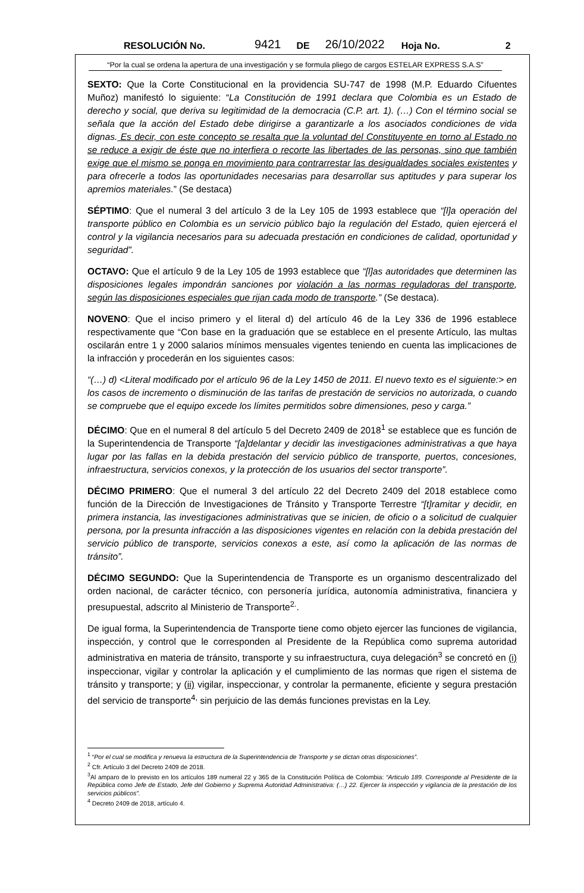RESOLUCIÓN No. 9421 DE 26/10/2022 Hoja No. 2
“Por la cual se ordena la apertura de una investigación y se formula pliego de cargos ESTELAR EXPRESS S.A.S”
SEXTO: Que la Corte Constitucional en la providencia SU-747 de 1998 (M.P. Eduardo Cifuentes Muñoz) manifestó lo siguiente: “La Constitución de 1991 declara que Colombia es un Estado de derecho y social, que deriva su legitimidad de la democracia (C.P. art. 1). (…) Con el término social se señala que la acción del Estado debe dirigirse a garantizarle a los asociados condiciones de vida dignas. Es decir, con este concepto se resalta que la voluntad del Constituyente en torno al Estado no se reduce a exigir de éste que no interfiera o recorte las libertades de las personas, sino que también exige que el mismo se ponga en movimiento para contrarrestar las desigualdades sociales existentes y para ofrecerle a todos las oportunidades necesarias para desarrollar sus aptitudes y para superar los apremios materiales.” (Se destaca)
SÉPTIMO: Que el numeral 3 del artículo 3 de la Ley 105 de 1993 establece que “[l]a operación del transporte público en Colombia es un servicio público bajo la regulación del Estado, quien ejercerá el control y la vigilancia necesarios para su adecuada prestación en condiciones de calidad, oportunidad y seguridad”.
OCTAVO: Que el artículo 9 de la Ley 105 de 1993 establece que “[l]as autoridades que determinen las disposiciones legales impondrán sanciones por violación a las normas reguladoras del transporte, según las disposiciones especiales que rijan cada modo de transporte.” (Se destaca).
NOVENO: Que el inciso primero y el literal d) del artículo 46 de la Ley 336 de 1996 establece respectivamente que “Con base en la graduación que se establece en el presente Artículo, las multas oscilarán entre 1 y 2000 salarios mínimos mensuales vigentes teniendo en cuenta las implicaciones de la infracción y procederán en los siguientes casos:
“(…) d) <Literal modificado por el artículo 96 de la Ley 1450 de 2011. El nuevo texto es el siguiente:> en los casos de incremento o disminución de las tarifas de prestación de servicios no autorizada, o cuando se compruebe que el equipo excede los límites permitidos sobre dimensiones, peso y carga.”
DÉCIMO: Que en el numeral 8 del artículo 5 del Decreto 2409 de 2018<sup>1</sup> se establece que es función de la Superintendencia de Transporte “[a]delantar y decidir las investigaciones administrativas a que haya lugar por las fallas en la debida prestación del servicio público de transporte, puertos, concesiones, infraestructura, servicios conexos, y la protección de los usuarios del sector transporte”.
DÉCIMO PRIMERO: Que el numeral 3 del artículo 22 del Decreto 2409 del 2018 establece como función de la Dirección de Investigaciones de Tránsito y Transporte Terrestre “[t]ramitar y decidir, en primera instancia, las investigaciones administrativas que se inicien, de oficio o a solicitud de cualquier persona, por la presunta infracción a las disposiciones vigentes en relación con la debida prestación del servicio público de transporte, servicios conexos a este, así como la aplicación de las normas de tránsito”.
DÉCIMO SEGUNDO: Que la Superintendencia de Transporte es un organismo descentralizado del orden nacional, de carácter técnico, con personería jurídica, autonomía administrativa, financiera y presupuestal, adscrito al Ministerio de Transporte<sup>2.</sup>.
De igual forma, la Superintendencia de Transporte tiene como objeto ejercer las funciones de vigilancia, inspección, y control que le corresponden al Presidente de la República como suprema autoridad administrativa en materia de tránsito, transporte y su infraestructura, cuya delegación<sup>3</sup> se concretó en (i) inspeccionar, vigilar y controlar la aplicación y el cumplimiento de las normas que rigen el sistema de tránsito y transporte; y (ii) vigilar, inspeccionar, y controlar la permanente, eficiente y segura prestación del servicio de transporte<sup>4,</sup> sin perjuicio de las demás funciones previstas en la Ley.
<sup>1</sup> “Por el cual se modifica y renueva la estructura de la Superintendencia de Transporte y se dictan otras disposiciones”.
<sup>2</sup> Cfr. Artículo 3 del Decreto 2409 de 2018.
<sup>3</sup> Al amparo de lo previsto en los artículos 189 numeral 22 y 365 de la Constitución Política de Colombia: “Articulo 189. Corresponde al Presidente de la República como Jefe de Estado, Jefe del Gobierno y Suprema Autoridad Administrativa: (…) 22. Ejercer la inspección y vigilancia de la prestación de los servicios públicos”.
<sup>4</sup> Decreto 2409 de 2018, artículo 4.